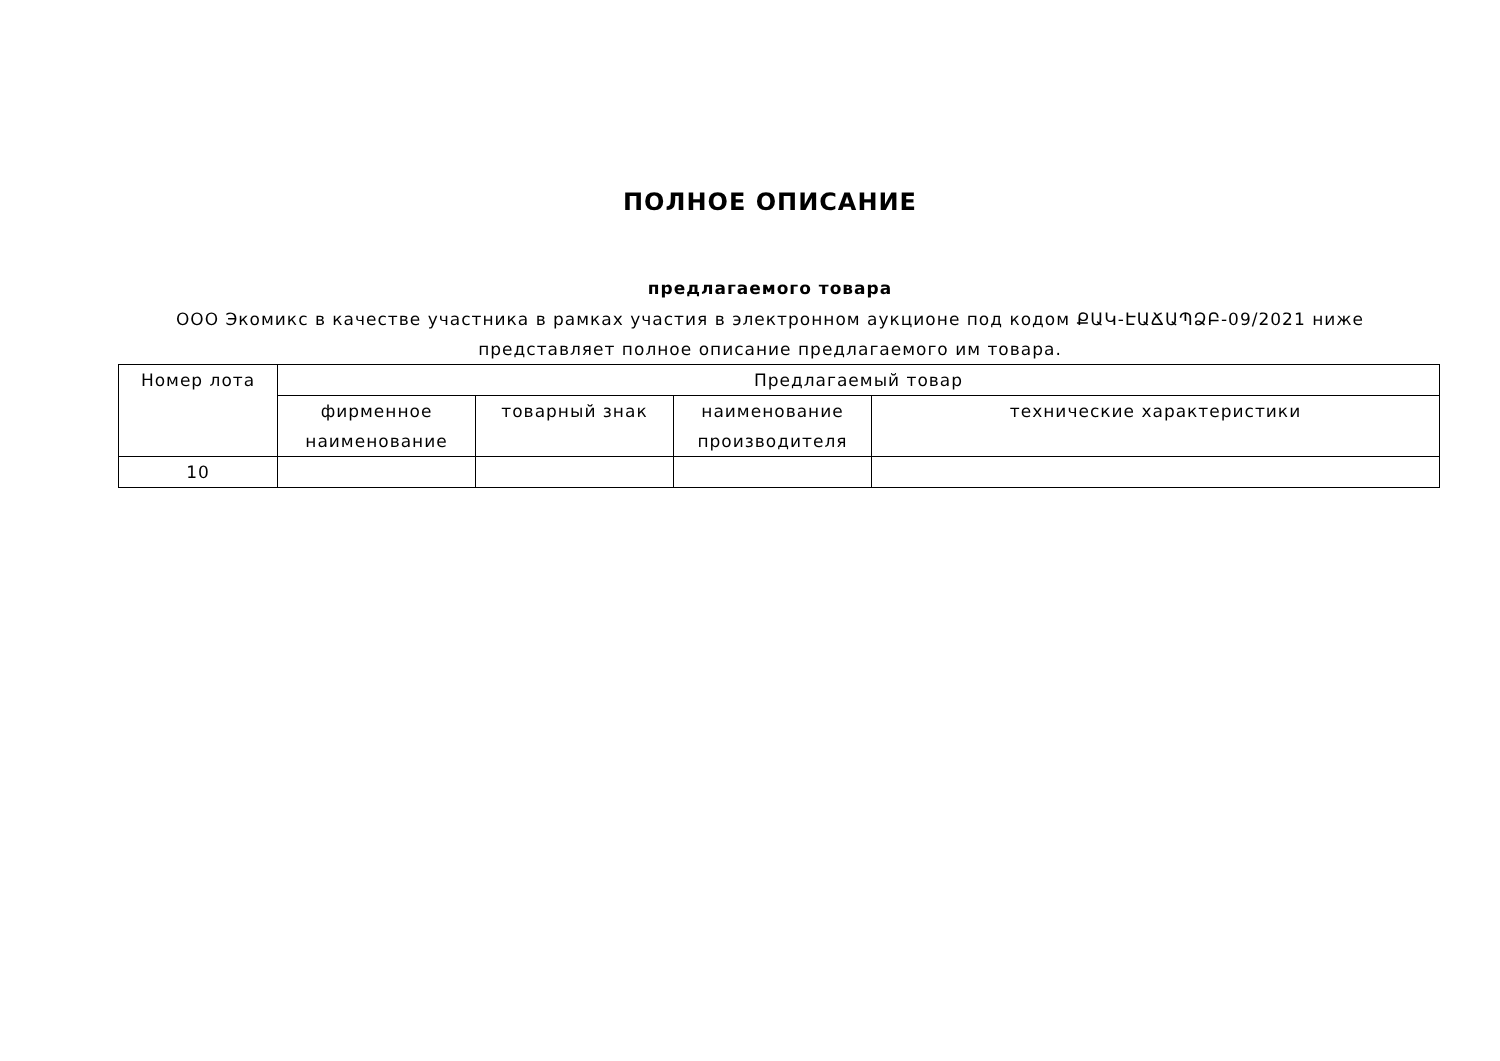ПОЛНОЕ ОПИСАНИЕ
предлагаемого товара
ООО Экомикс в качестве участника в рамках участия в электронном аукционе под кодом ՔԱԿ-ԷԱՃԱՊՁԲ-09/2021 ниже представляет полное описание предлагаемого им товара.
| Номер лота | Предлагаемый товар | | | |
| --- | --- | --- | --- | --- |
| | фирменное наименование | товарный знак | наименование производителя | технические характеристики |
| 10 | | | | |